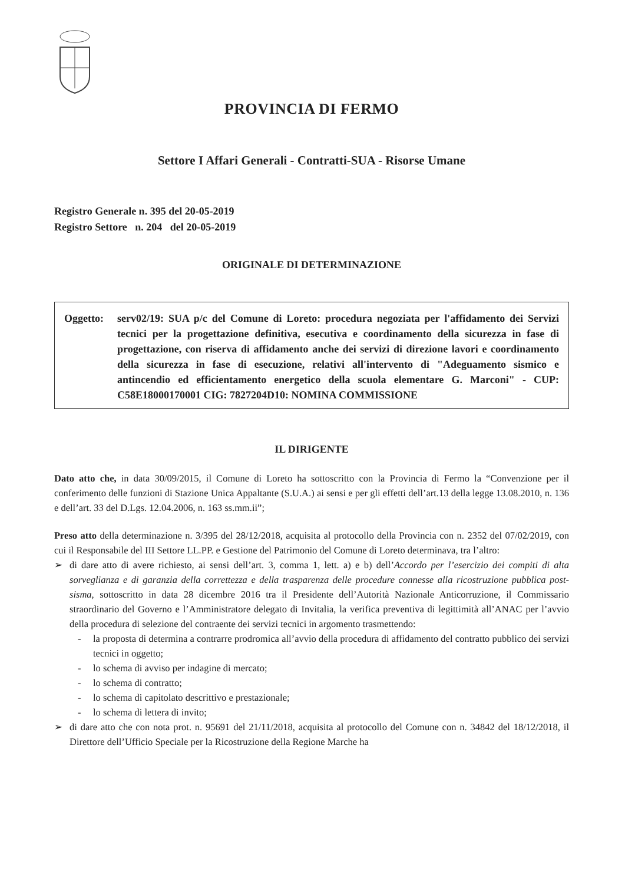PROVINCIA DI FERMO
Settore I Affari Generali - Contratti-SUA - Risorse Umane
Registro Generale n. 395 del 20-05-2019
Registro Settore n. 204 del 20-05-2019
ORIGINALE DI DETERMINAZIONE
Oggetto: serv02/19: SUA p/c del Comune di Loreto: procedura negoziata per l'affidamento dei Servizi tecnici per la progettazione definitiva, esecutiva e coordinamento della sicurezza in fase di progettazione, con riserva di affidamento anche dei servizi di direzione lavori e coordinamento della sicurezza in fase di esecuzione, relativi all'intervento di "Adeguamento sismico e antincendio ed efficientamento energetico della scuola elementare G. Marconi" - CUP: C58E18000170001 CIG: 7827204D10: NOMINA COMMISSIONE
IL DIRIGENTE
Dato atto che, in data 30/09/2015, il Comune di Loreto ha sottoscritto con la Provincia di Fermo la “Convenzione per il conferimento delle funzioni di Stazione Unica Appaltante (S.U.A.) ai sensi e per gli effetti dell’art.13 della legge 13.08.2010, n. 136 e dell’art. 33 del D.Lgs. 12.04.2006, n. 163 ss.mm.ii”;
Preso atto della determinazione n. 3/395 del 28/12/2018, acquisita al protocollo della Provincia con n. 2352 del 07/02/2019, con cui il Responsabile del III Settore LL.PP. e Gestione del Patrimonio del Comune di Loreto determinava, tra l’altro:
➢ di dare atto di avere richiesto, ai sensi dell’art. 3, comma 1, lett. a) e b) dell’Accordo per l’esercizio dei compiti di alta sorveglianza e di garanzia della correttezza e della trasparenza delle procedure connesse alla ricostruzione pubblica post-sisma, sottoscritto in data 28 dicembre 2016 tra il Presidente dell’Autorità Nazionale Anticorruzione, il Commissario straordinario del Governo e l’Amministratore delegato di Invitalia, la verifica preventiva di legittimità all’ANAC per l’avvio della procedura di selezione del contraente dei servizi tecnici in argomento trasmettendo:
- la proposta di determina a contrarre prodromica all’avvio della procedura di affidamento del contratto pubblico dei servizi tecnici in oggetto;
- lo schema di avviso per indagine di mercato;
- lo schema di contratto;
- lo schema di capitolato descrittivo e prestazionale;
- lo schema di lettera di invito;
➢ di dare atto che con nota prot. n. 95691 del 21/11/2018, acquisita al protocollo del Comune con n. 34842 del 18/12/2018, il Direttore dell’Ufficio Speciale per la Ricostruzione della Regione Marche ha